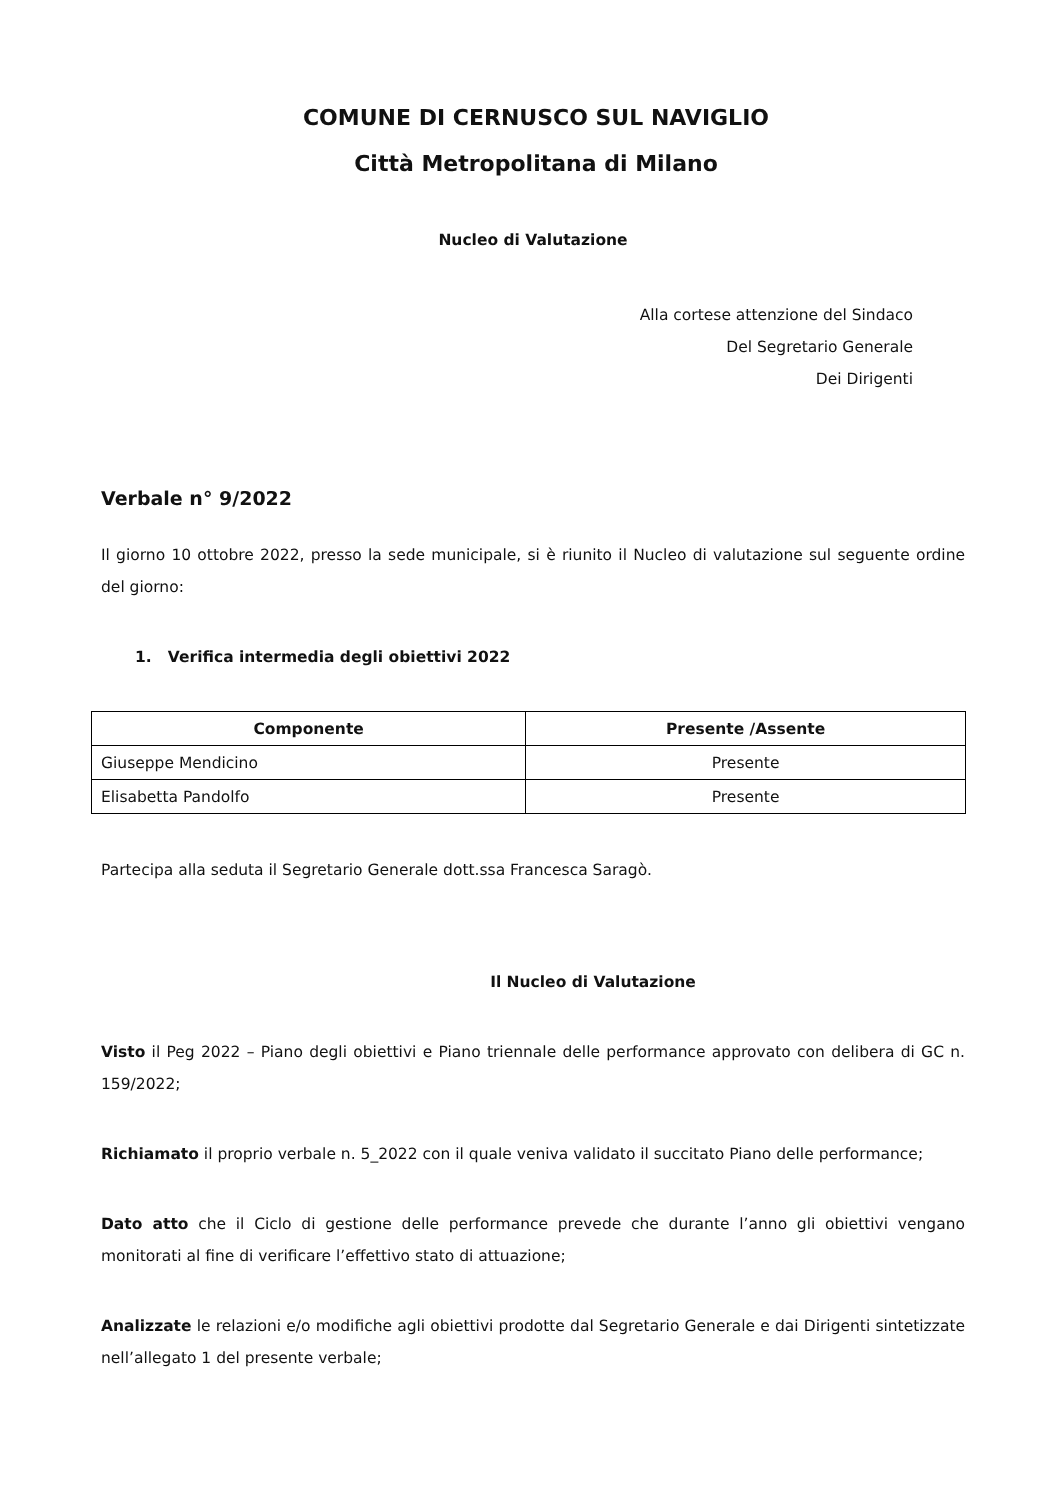COMUNE DI CERNUSCO SUL NAVIGLIO
Città Metropolitana di Milano
Nucleo di Valutazione
Alla cortese attenzione del Sindaco
Del Segretario Generale
Dei Dirigenti
Verbale n° 9/2022
Il giorno 10 ottobre 2022, presso la sede municipale, si è riunito il Nucleo di valutazione sul seguente ordine del giorno:
1. Verifica intermedia degli obiettivi 2022
| Componente | Presente /Assente |
| --- | --- |
| Giuseppe Mendicino | Presente |
| Elisabetta Pandolfo | Presente |
Partecipa alla seduta il Segretario Generale dott.ssa Francesca Saragò.
Il Nucleo di Valutazione
Visto il Peg 2022 – Piano degli obiettivi e Piano triennale delle performance approvato con delibera di GC n. 159/2022;
Richiamato il proprio verbale n. 5_2022 con il quale veniva validato il succitato Piano delle performance;
Dato atto che il Ciclo di gestione delle performance prevede che durante l’anno gli obiettivi vengano monitorati al fine di verificare l’effettivo stato di attuazione;
Analizzate le relazioni e/o modifiche agli obiettivi prodotte dal Segretario Generale e dai Dirigenti sintetizzate nell’allegato 1 del presente verbale;